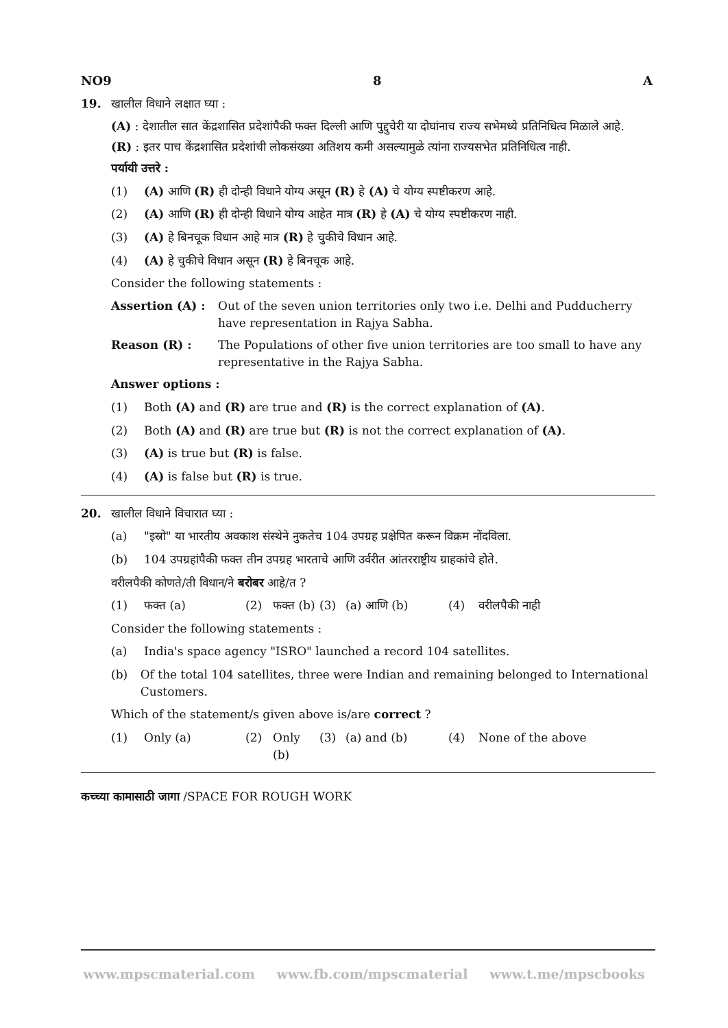NO9 8 A
19. खालील विधाने लक्षात घ्या :
(A) : देशातील सात केंद्रशासित प्रदेशांपैकी फक्त दिल्ली आणि पुद्दुचेरी या दोघांनाच राज्य सभेमध्ये प्रतिनिधित्व मिळाले आहे.
(R) : इतर पाच केंद्रशासित प्रदेशांची लोकसंख्या अतिशय कमी असल्यामुळे त्यांना राज्यसभेत प्रतिनिधित्व नाही.
पर्यायी उत्तरे :
(1) (A) आणि (R) ही दोन्ही विधाने योग्य असून (R) हे (A) चे योग्य स्पष्टीकरण आहे.
(2) (A) आणि (R) ही दोन्ही विधाने योग्य आहेत मात्र (R) हे (A) चे योग्य स्पष्टीकरण नाही.
(3) (A) हे बिनचूक विधान आहे मात्र (R) हे चुकीचे विधान आहे.
(4) (A) हे चुकीचे विधान असून (R) हे बिनचूक आहे.
Consider the following statements :
Assertion (A) : Out of the seven union territories only two i.e. Delhi and Pudducherry have representation in Rajya Sabha.
Reason (R) : The Populations of other five union territories are too small to have any representative in the Rajya Sabha.
Answer options :
(1) Both (A) and (R) are true and (R) is the correct explanation of (A).
(2) Both (A) and (R) are true but (R) is not the correct explanation of (A).
(3) (A) is true but (R) is false.
(4) (A) is false but (R) is true.
20. खालील विधाने विचारात घ्या :
(a) "इस्रो" या भारतीय अवकाश संस्थेने नुकतेच 104 उपग्रह प्रक्षेपित करून विक्रम नोंदविला.
(b) 104 उपग्रहांपैकी फक्त तीन उपग्रह भारताचे आणि उर्वरीत आंतरराष्ट्रीय ग्राहकांचे होते.
वरीलपैकी कोणते/ती विधान/ने बरोबर आहे/त ?
(1) फक्त (a) (2) फक्त (b) (3) (a) आणि (b) (4) वरीलपैकी नाही
Consider the following statements :
(a) India's space agency "ISRO" launched a record 104 satellites.
(b) Of the total 104 satellites, three were Indian and remaining belonged to International Customers.
Which of the statement/s given above is/are correct ?
(1) Only (a) (2) Only (b) (3) (a) and (b) (4) None of the above
कच्च्या कामासाठी जागा /SPACE FOR ROUGH WORK
www.mpscmaterial.com www.fb.com/mpscmaterial www.t.me/mpscbooks